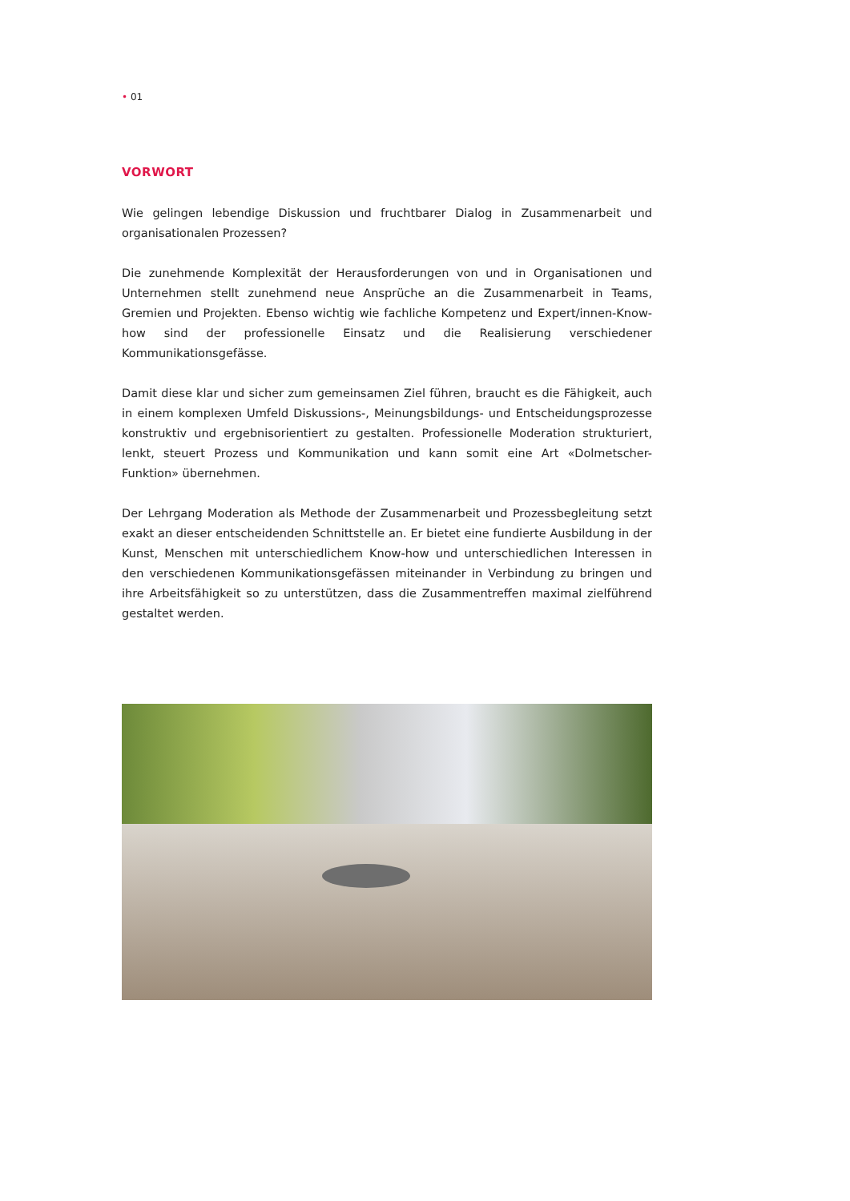• 01
VORWORT
Wie gelingen lebendige Diskussion und fruchtbarer Dialog in Zusammenarbeit und organisationalen Prozessen?
Die zunehmende Komplexität der Herausforderungen von und in Organisationen und Unternehmen stellt zunehmend neue Ansprüche an die Zusammenarbeit in Teams, Gremien und Projekten. Ebenso wichtig wie fachliche Kompetenz und Expert/innen-Know-how sind der professionelle Einsatz und die Realisierung verschiedener Kommunikationsgefässe.
Damit diese klar und sicher zum gemeinsamen Ziel führen, braucht es die Fähigkeit, auch in einem komplexen Umfeld Diskussions-, Meinungsbildungs- und Entscheidungsprozesse konstruktiv und ergebnisorientiert zu gestalten. Professionelle Moderation strukturiert, lenkt, steuert Prozess und Kommunikation und kann somit eine Art «Dolmetscher-Funktion» übernehmen.
Der Lehrgang Moderation als Methode der Zusammenarbeit und Prozessbegleitung setzt exakt an dieser entscheidenden Schnittstelle an. Er bietet eine fundierte Ausbildung in der Kunst, Menschen mit unterschiedlichem Know-how und unterschiedlichen Interessen in den verschiedenen Kommunikationsgefässen miteinander in Verbindung zu bringen und ihre Arbeitsfähigkeit so zu unterstützen, dass die Zusammentreffen maximal zielführend gestaltet werden.